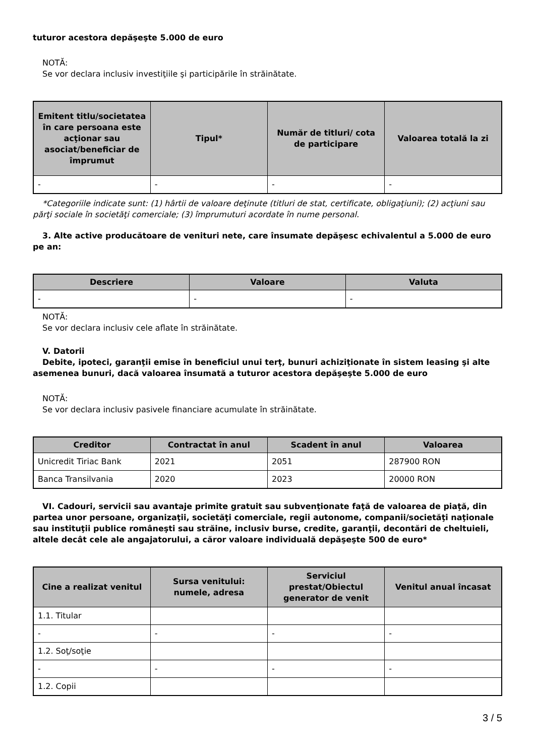tuturor acestora depăşeşte 5.000 de euro
NOTĂ:
Se vor declara inclusiv investiţiile şi participările în străinătate.
| Emitent titlu/societatea în care persoana este acţionar sau asociat/beneficiar de împrumut | Tipul* | Număr de titluri/ cota de participare | Valoarea totală la zi |
| --- | --- | --- | --- |
| - | - | - | - |
*Categoriile indicate sunt: (1) hârtii de valoare deţinute (titluri de stat, certificate, obligaţiuni); (2) acţiuni sau părţi sociale în societăţi comerciale; (3) împrumuturi acordate în nume personal.
3. Alte active producătoare de venituri nete, care însumate depăşesc echivalentul a 5.000 de euro pe an:
| Descriere | Valoare | Valuta |
| --- | --- | --- |
| - | - | - |
NOTĂ:
Se vor declara inclusiv cele aflate în străinătate.
V. Datorii
Debite, ipoteci, garanţii emise în beneficiul unui terţ, bunuri achiziţionate în sistem leasing şi alte asemenea bunuri, dacă valoarea însumată a tuturor acestora depăşeşte 5.000 de euro
NOTĂ:
Se vor declara inclusiv pasivele financiare acumulate în străinătate.
| Creditor | Contractat în anul | Scadent în anul | Valoarea |
| --- | --- | --- | --- |
| Unicredit Tiriac Bank | 2021 | 2051 | 287900 RON |
| Banca Transilvania | 2020 | 2023 | 20000 RON |
VI. Cadouri, servicii sau avantaje primite gratuit sau subvenţionate faţă de valoarea de piaţă, din partea unor persoane, organizaţii, societăţi comerciale, regii autonome, companii/societăţi naţionale sau instituţii publice româneşti sau străine, inclusiv burse, credite, garanţii, decontări de cheltuieli, altele decât cele ale angajatorului, a căror valoare individuală depăşeşte 500 de euro*
| Cine a realizat venitul | Sursa venitului: numele, adresa | Serviciul prestat/Obiectul generator de venit | Venitul anual încasat |
| --- | --- | --- | --- |
| 1.1. Titular | | | |
| - | - | - | - |
| 1.2. Soţ/soţie | | | |
| - | - | - | - |
| 1.2. Copii | | | |
3 / 5